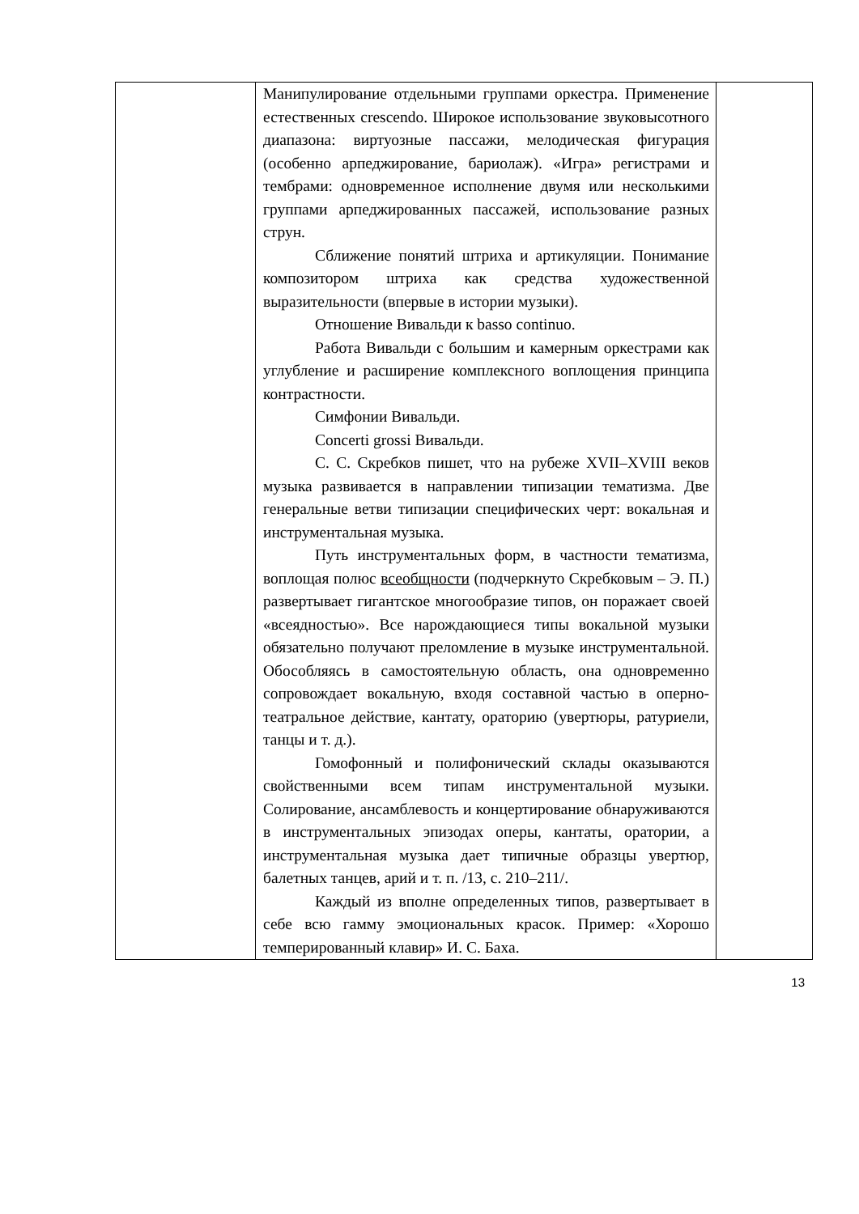| | Манипулирование отдельными группами оркестра. Применение естественных crescendo. Широкое использование звуковысотного диапазона: виртуозные пассажи, мелодическая фигурация (особенно арпеджирование, бариолаж). «Игра» регистрами и тембрами: одновременное исполнение двумя или несколькими группами арпеджированных пассажей, использование разных струн. Сближение понятий штриха и артикуляции. Понимание композитором штриха как средства художественной выразительности (впервые в истории музыки). Отношение Вивальди к basso continuo. Работа Вивальди с большим и камерным оркестрами как углубление и расширение комплексного воплощения принципа контрастности. Симфонии Вивальди. Concerti grossi Вивальди. С. С. Скребков пишет, что на рубеже XVII–XVIII веков музыка развивается в направлении типизации тематизма. Две генеральные ветви типизации специфических черт: вокальная и инструментальная музыка. Путь инструментальных форм, в частности тематизма, воплощая полюс всеобщности (подчеркнуто Скребковым – Э. П.) развертывает гигантское многообразие типов, он поражает своей «всеядностью». Все нарождающиеся типы вокальной музыки обязательно получают преломление в музыке инструментальной. Обособляясь в самостоятельную область, она одновременно сопровождает вокальную, входя составной частью в оперно-театральное действие, кантату, ораторию (увертюры, ратуриели, танцы и т. д.). Гомофонный и полифонический склады оказываются свойственными всем типам инструментальной музыки. Солирование, ансамблевость и концертирование обнаруживаются в инструментальных эпизодах оперы, кантаты, оратории, а инструментальная музыка дает типичные образцы увертюр, балетных танцев, арий и т. п. /13, с. 210–211/. Каждый из вполне определенных типов, развертывает в себе всю гамму эмоциональных красок. Пример: «Хорошо темперированный клавир» И. С. Баха. | |
13